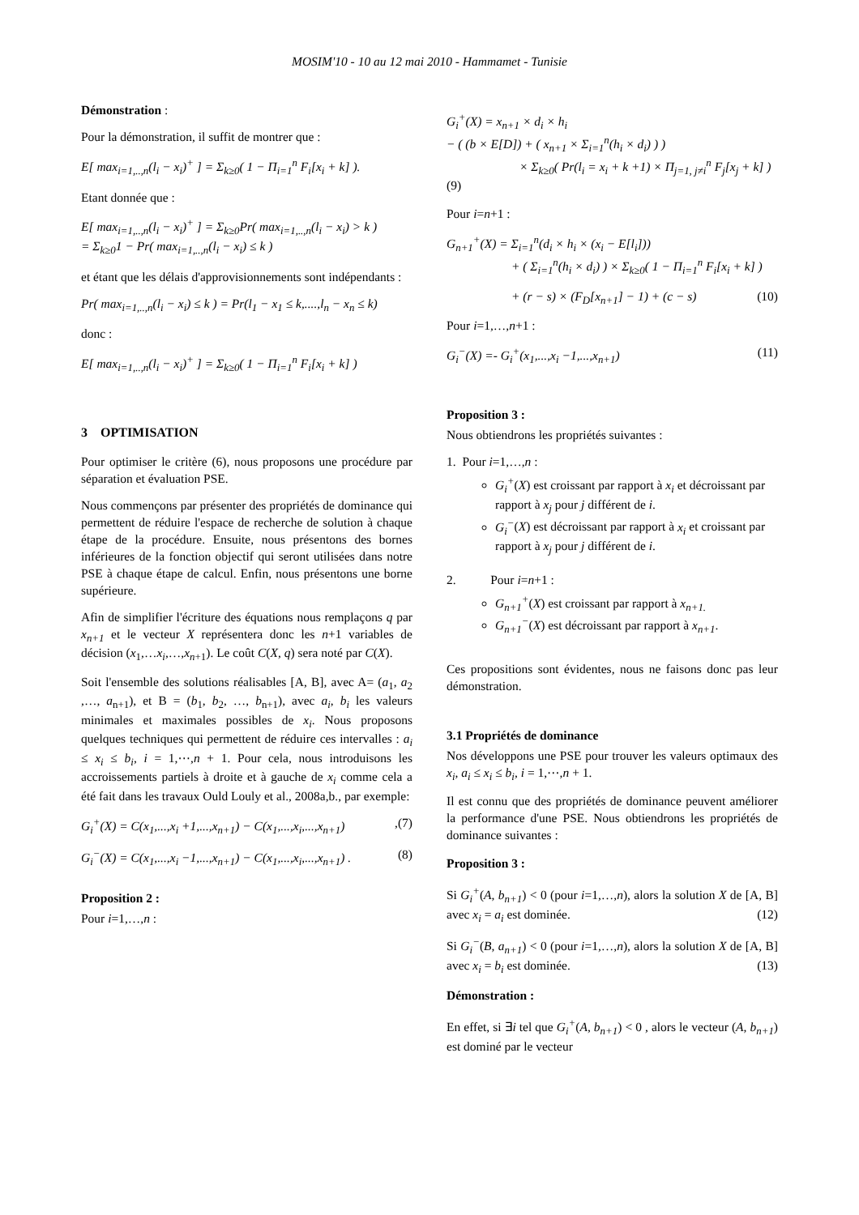MOSIM'10 - 10 au 12 mai 2010 - Hammamet - Tunisie
Démonstration :
Pour la démonstration, il suffit de montrer que :
E[ max<sub>i=1,..,n</sub>(l<sub>i</sub> − x<sub>i</sub>)<sup>+</sup> ] = Σ<sub>k≥0</sub>( 1 − Π<sub>i=1</sub><sup>n</sup> F<sub>i</sub>[x<sub>i</sub> + k] ).
Etant donnée que :
E[ max<sub>i=1,..,n</sub>(l<sub>i</sub> − x<sub>i</sub>)<sup>+</sup> ] = Σ<sub>k≥0</sub>Pr( max<sub>i=1,..,n</sub>(l<sub>i</sub> − x<sub>i</sub>) > k )
= Σ<sub>k≥0</sub>1 − Pr( max<sub>i=1,..,n</sub>(l<sub>i</sub> − x<sub>i</sub>) ≤ k )
et étant que les délais d'approvisionnements sont indépendants :
Pr( max<sub>i=1,..,n</sub>(l<sub>i</sub> − x<sub>i</sub>) ≤ k ) = Pr(l<sub>1</sub> − x<sub>1</sub> ≤ k,....,l<sub>n</sub> − x<sub>n</sub> ≤ k)
donc :
E[ max<sub>i=1,..,n</sub>(l<sub>i</sub> − x<sub>i</sub>)<sup>+</sup> ] = Σ<sub>k≥0</sub>( 1 − Π<sub>i=1</sub><sup>n</sup> F<sub>i</sub>[x<sub>i</sub> + k] )
3 OPTIMISATION
Pour optimiser le critère (6), nous proposons une procédure par séparation et évaluation PSE.
Nous commençons par présenter des propriétés de dominance qui permettent de réduire l'espace de recherche de solution à chaque étape de la procédure. Ensuite, nous présentons des bornes inférieures de la fonction objectif qui seront utilisées dans notre PSE à chaque étape de calcul. Enfin, nous présentons une borne supérieure.
Afin de simplifier l'écriture des équations nous remplaçons q par x<sub>n+1</sub> et le vecteur X représentera donc les n+1 variables de décision (x<sub>1</sub>,…x<sub>i</sub>,…,x<sub>n</sub><sub>+1</sub>). Le coût C(X, q) sera noté par C(X).
Soit l'ensemble des solutions réalisables [A, B], avec A= (a<sub>1</sub>, a<sub>2</sub> ,…, a<sub>n+1</sub>), et B = (b<sub>1</sub>, b<sub>2</sub>, …, b<sub>n+1</sub>), avec a<sub>i</sub>, b<sub>i</sub> les valeurs minimales et maximales possibles de x<sub>i</sub>. Nous proposons quelques techniques qui permettent de réduire ces intervalles : a<sub>i</sub> ≤ x<sub>i</sub> ≤ b<sub>i</sub>, i = 1,⋯,n + 1. Pour cela, nous introduisons les accroissements partiels à droite et à gauche de x<sub>i</sub> comme cela a été fait dans les travaux Ould Louly et al., 2008a,b., par exemple:
G<sub>i</sub><sup>+</sup>(X) = C(x<sub>1</sub>,...,x<sub>i</sub> +1,...,x<sub>n+1</sub>) − C(x<sub>1</sub>,...,x<sub>i</sub>,...,x<sub>n+1</sub>),(7)
G<sub>i</sub><sup>−</sup>(X) = C(x<sub>1</sub>,...,x<sub>i</sub> −1,...,x<sub>n+1</sub>) − C(x<sub>1</sub>,...,x<sub>i</sub>,...,x<sub>n+1</sub>) . (8)
Proposition 2 :
Pour i=1,…,n :
G<sub>i</sub><sup>+</sup>(X) = x<sub>n+1</sub> × d<sub>i</sub> × h<sub>i</sub>
− ( (b × E[D]) + ( x<sub>n+1</sub> × Σ<sub>i=1</sub><sup>n</sup>(h<sub>i</sub> × d<sub>i</sub>) ) )
× Σ<sub>k≥0</sub>( Pr(l<sub>i</sub> = x<sub>i</sub> + k +1) × Π<sub>j=1, j≠i</sub><sup>n</sup> F<sub>j</sub>[x<sub>j</sub> + k] ) (9)
Pour i=n+1 :
G<sub>n+1</sub><sup>+</sup>(X) = Σ<sub>i=1</sub><sup>n</sup>(d<sub>i</sub> × h<sub>i</sub> × (x<sub>i</sub> − E[l<sub>i</sub>]))
+ ( Σ<sub>i=1</sub><sup>n</sup>(h<sub>i</sub> × d<sub>i</sub>) ) × Σ<sub>k≥0</sub>( 1 − Π<sub>i=1</sub><sup>n</sup> F<sub>i</sub>[x<sub>i</sub> + k] )
+ (r − s) × (F<sub>D</sub>[x<sub>n+1</sub>] − 1) + (c − s) (10)
Pour i=1,…,n+1 :
G<sub>i</sub><sup>−</sup>(X) =- G<sub>i</sub><sup>+</sup>(x<sub>1</sub>,...,x<sub>i</sub> −1,...,x<sub>n+1</sub>) (11)
Proposition 3 :
Nous obtiendrons les propriétés suivantes :
1. Pour i=1,…,n :
G<sub>i</sub><sup>+</sup>(X) est croissant par rapport à x<sub>i</sub> et décroissant par rapport à x<sub>j</sub> pour j différent de i.
G<sub>i</sub><sup>−</sup>(X) est décroissant par rapport à x<sub>i</sub> et croissant par rapport à x<sub>j</sub> pour j différent de i.
2. Pour i=n+1 :
G<sub>n+1</sub><sup>+</sup>(X) est croissant par rapport à x<sub>n+1.</sub>
G<sub>n+1</sub><sup>−</sup>(X) est décroissant par rapport à x<sub>n+1</sub>.
Ces propositions sont évidentes, nous ne faisons donc pas leur démonstration.
3.1 Propriétés de dominance
Nos développons une PSE pour trouver les valeurs optimaux des x<sub>i</sub>, a<sub>i</sub> ≤ x<sub>i</sub> ≤ b<sub>i</sub>, i = 1,⋯,n + 1.
Il est connu que des propriétés de dominance peuvent améliorer la performance d'une PSE. Nous obtiendrons les propriétés de dominance suivantes :
Proposition 3 :
Si G<sub>i</sub><sup>+</sup>(A, b<sub>n+1</sub>) < 0 (pour i=1,…,n), alors la solution X de [A, B] avec x<sub>i</sub> = a<sub>i</sub> est dominée. (12)
Si G<sub>i</sub><sup>−</sup>(B, a<sub>n+1</sub>) < 0 (pour i=1,…,n), alors la solution X de [A, B] avec x<sub>i</sub> = b<sub>i</sub> est dominée. (13)
Démonstration :
En effet, si ∃i tel que G<sub>i</sub><sup>+</sup>(A, b<sub>n+1</sub>) < 0 , alors le vecteur (A, b<sub>n+1</sub>) est dominé par le vecteur